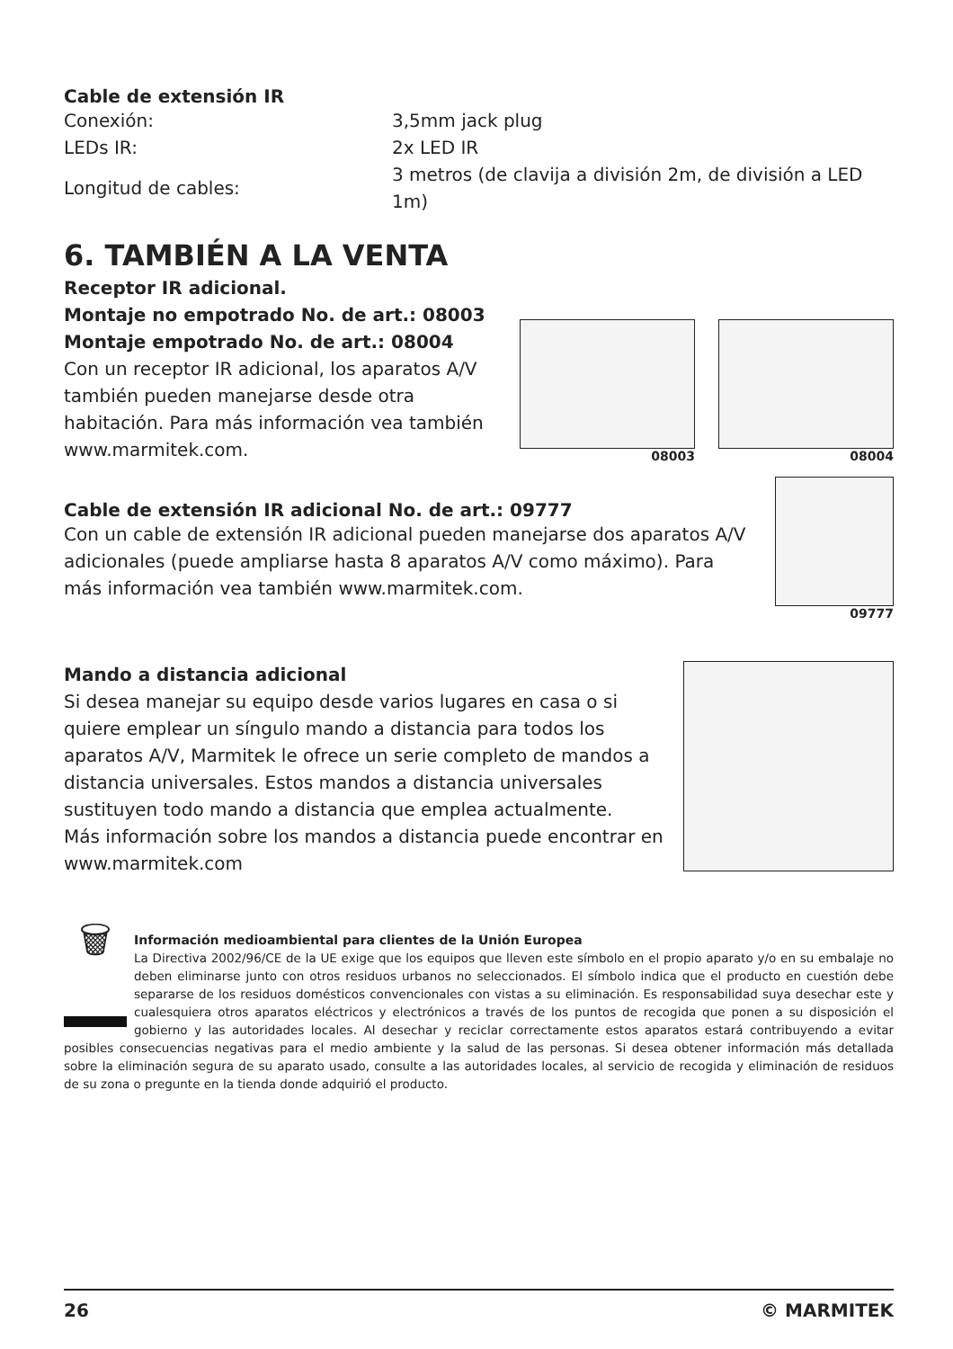Cable de extensión IR
| Conexión: | 3,5mm jack plug |
| LEDs IR: | 2x LED IR |
| Longitud de cables: | 3 metros (de clavija a división 2m, de división a LED 1m) |
6. TAMBIÉN A LA VENTA
Receptor IR adicional.
Montaje no empotrado No. de art.: 08003
Montaje empotrado No. de art.: 08004
Con un receptor IR adicional, los aparatos A/V también pueden manejarse desde otra habitación. Para más información vea también www.marmitek.com.
08003 08004
Cable de extensión IR adicional No. de art.: 09777
Con un cable de extensión IR adicional pueden manejarse dos aparatos A/V adicionales (puede ampliarse hasta 8 aparatos A/V como máximo). Para más información vea también www.marmitek.com.
09777
Mando a distancia adicional
Si desea manejar su equipo desde varios lugares en casa o si quiere emplear un síngulo mando a distancia para todos los aparatos A/V, Marmitek le ofrece un serie completo de mandos a distancia universales. Estos mandos a distancia universales sustituyen todo mando a distancia que emplea actualmente.
Más información sobre los mandos a distancia puede encontrar en www.marmitek.com
🗑
Información medioambiental para clientes de la Unión Europea
La Directiva 2002/96/CE de la UE exige que los equipos que lleven este símbolo en el propio aparato y/o en su embalaje no deben eliminarse junto con otros residuos urbanos no seleccionados. El símbolo indica que el producto en cuestión debe separarse de los residuos domésticos convencionales con vistas a su eliminación. Es responsabilidad suya desechar este y cualesquiera otros aparatos eléctricos y electrónicos a través de los puntos de recogida que ponen a su disposición el gobierno y las autoridades locales. Al desechar y reciclar correctamente estos aparatos estará contribuyendo a evitar posibles consecuencias negativas para el medio ambiente y la salud de las personas. Si desea obtener información más detallada sobre la eliminación segura de su aparato usado, consulte a las autoridades locales, al servicio de recogida y eliminación de residuos de su zona o pregunte en la tienda donde adquirió el producto.
26 © MARMITEK